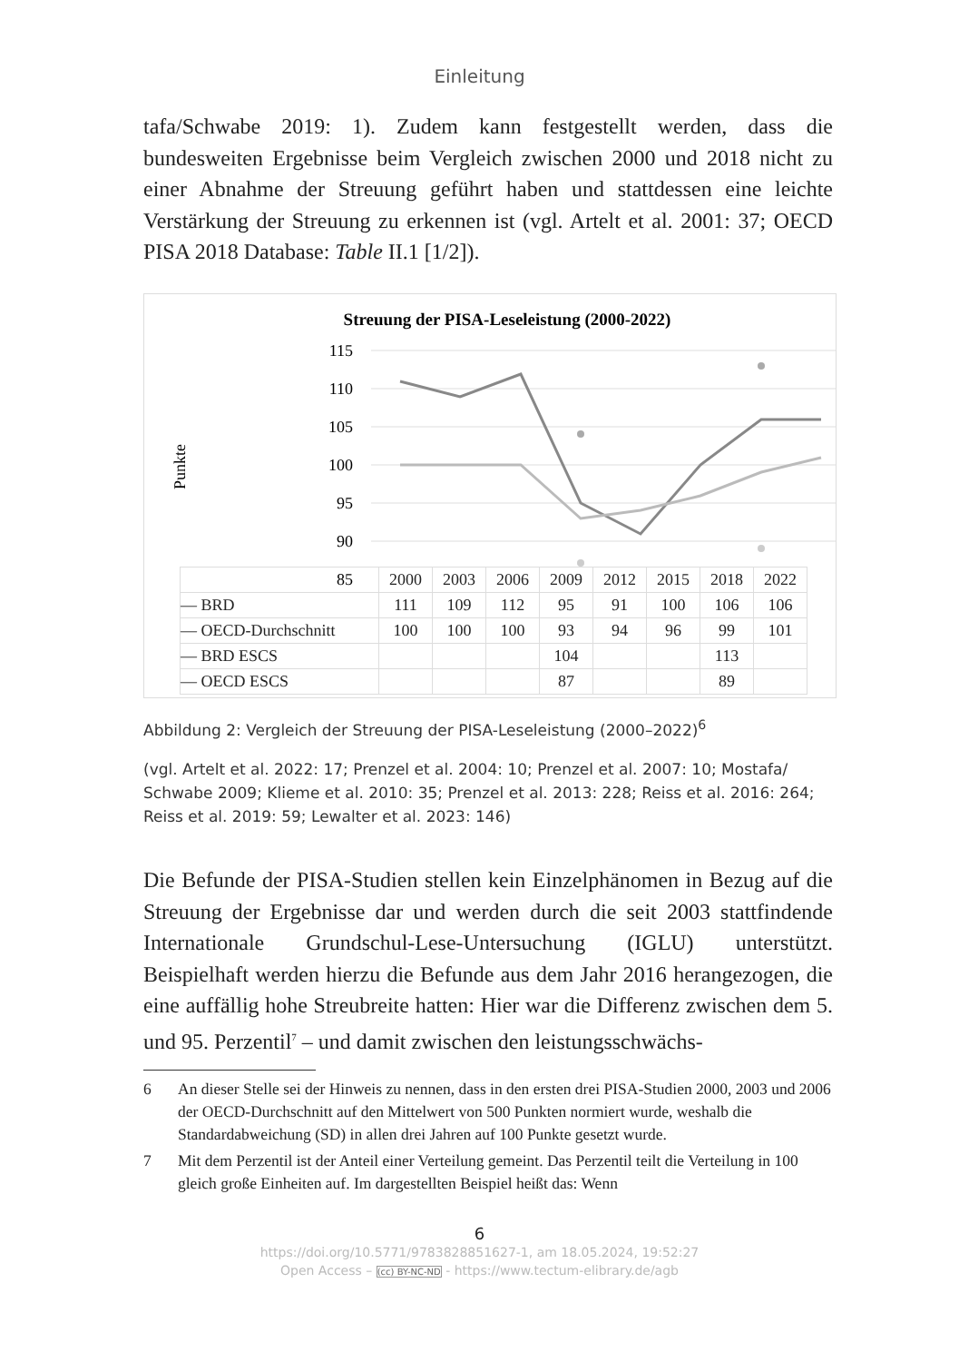Einleitung
tafa/Schwabe 2019: 1). Zudem kann festgestellt werden, dass die bundesweiten Ergebnisse beim Vergleich zwischen 2000 und 2018 nicht zu einer Abnahme der Streuung geführt haben und stattdessen eine leichte Verstärkung der Streuung zu erkennen ist (vgl. Artelt et al. 2001: 37; OECD PISA 2018 Database: Table II.1 [1/2]).
Streuung der PISA-Leseleistung (2000-2022)
Punkte
115
110
105
100
95
90
85
| | 2000 | 2003 | 2006 | 2009 | 2012 | 2015 | 2018 | 2022 |
| — BRD | 111 | 109 | 112 | 95 | 91 | 100 | 106 | 106 |
| — OECD-Durchschnitt | 100 | 100 | 100 | 93 | 94 | 96 | 99 | 101 |
| — BRD ESCS | | | | 104 | | | 113 | |
| — OECD ESCS | | | | 87 | | | 89 | |
Abbildung 2: Vergleich der Streuung der PISA-Leseleistung (2000–2022)<sup>6</sup>
(vgl. Artelt et al. 2022: 17; Prenzel et al. 2004: 10; Prenzel et al. 2007: 10; Mostafa/ Schwabe 2009; Klieme et al. 2010: 35; Prenzel et al. 2013: 228; Reiss et al. 2016: 264; Reiss et al. 2019: 59; Lewalter et al. 2023: 146)
Die Befunde der PISA-Studien stellen kein Einzelphänomen in Bezug auf die Streuung der Ergebnisse dar und werden durch die seit 2003 stattfindende Internationale Grundschul-Lese-Untersuchung (IGLU) unterstützt. Beispielhaft werden hierzu die Befunde aus dem Jahr 2016 herangezogen, die eine auffällig hohe Streubreite hatten: Hier war die Differenz zwischen dem 5. und 95. Perzentil<sup>7</sup> – und damit zwischen den leistungsschwächs-
6 An dieser Stelle sei der Hinweis zu nennen, dass in den ersten drei PISA-Studien 2000, 2003 und 2006 der OECD-Durchschnitt auf den Mittelwert von 500 Punkten normiert wurde, weshalb die Standardabweichung (SD) in allen drei Jahren auf 100 Punkte gesetzt wurde.
7 Mit dem Perzentil ist der Anteil einer Verteilung gemeint. Das Perzentil teilt die Verteilung in 100 gleich große Einheiten auf. Im dargestellten Beispiel heißt das: Wenn
6
https://doi.org/10.5771/9783828851627-1, am 18.05.2024, 19:52:27
Open Access – (cc) BY-NC-ND - https://www.tectum-elibrary.de/agb